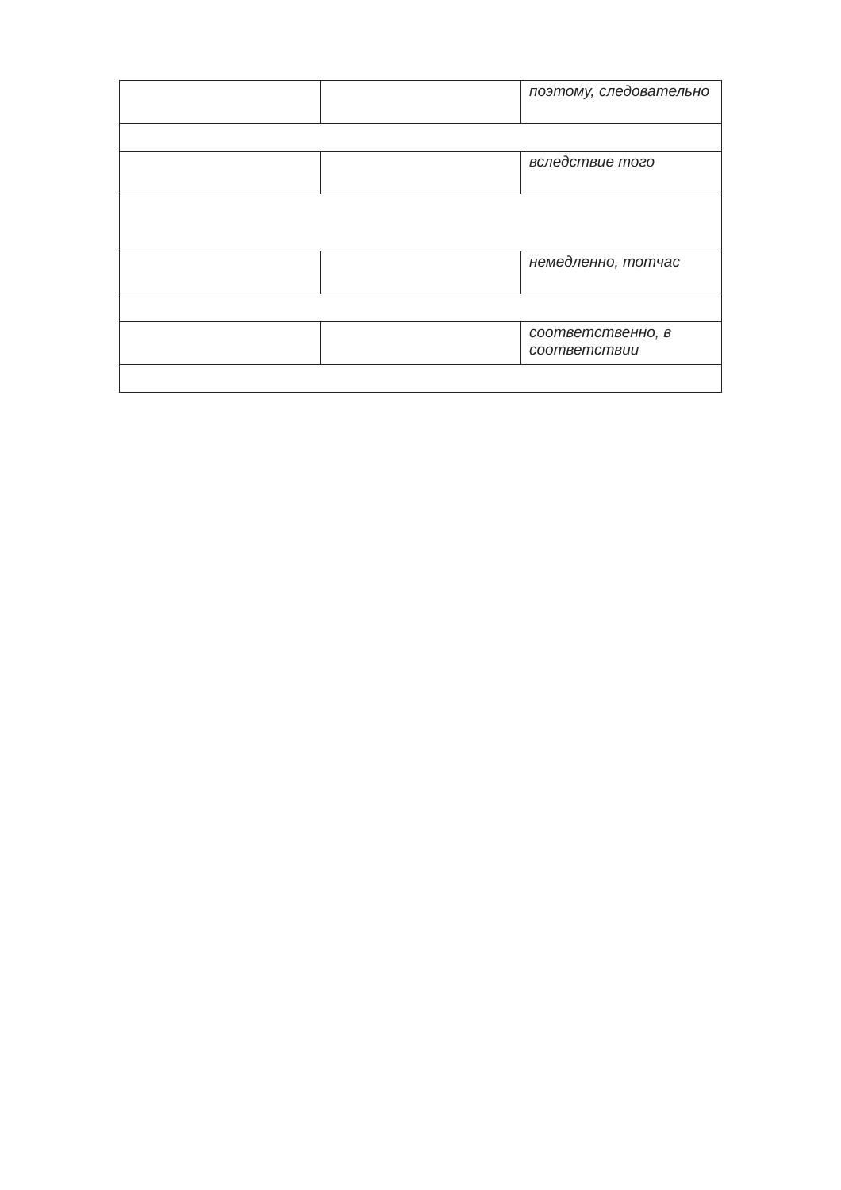| | | поэтому, следовательно |
| | | вследствие того |
| | | немедленно, тотчас |
| | | соответственно, в соответствии |